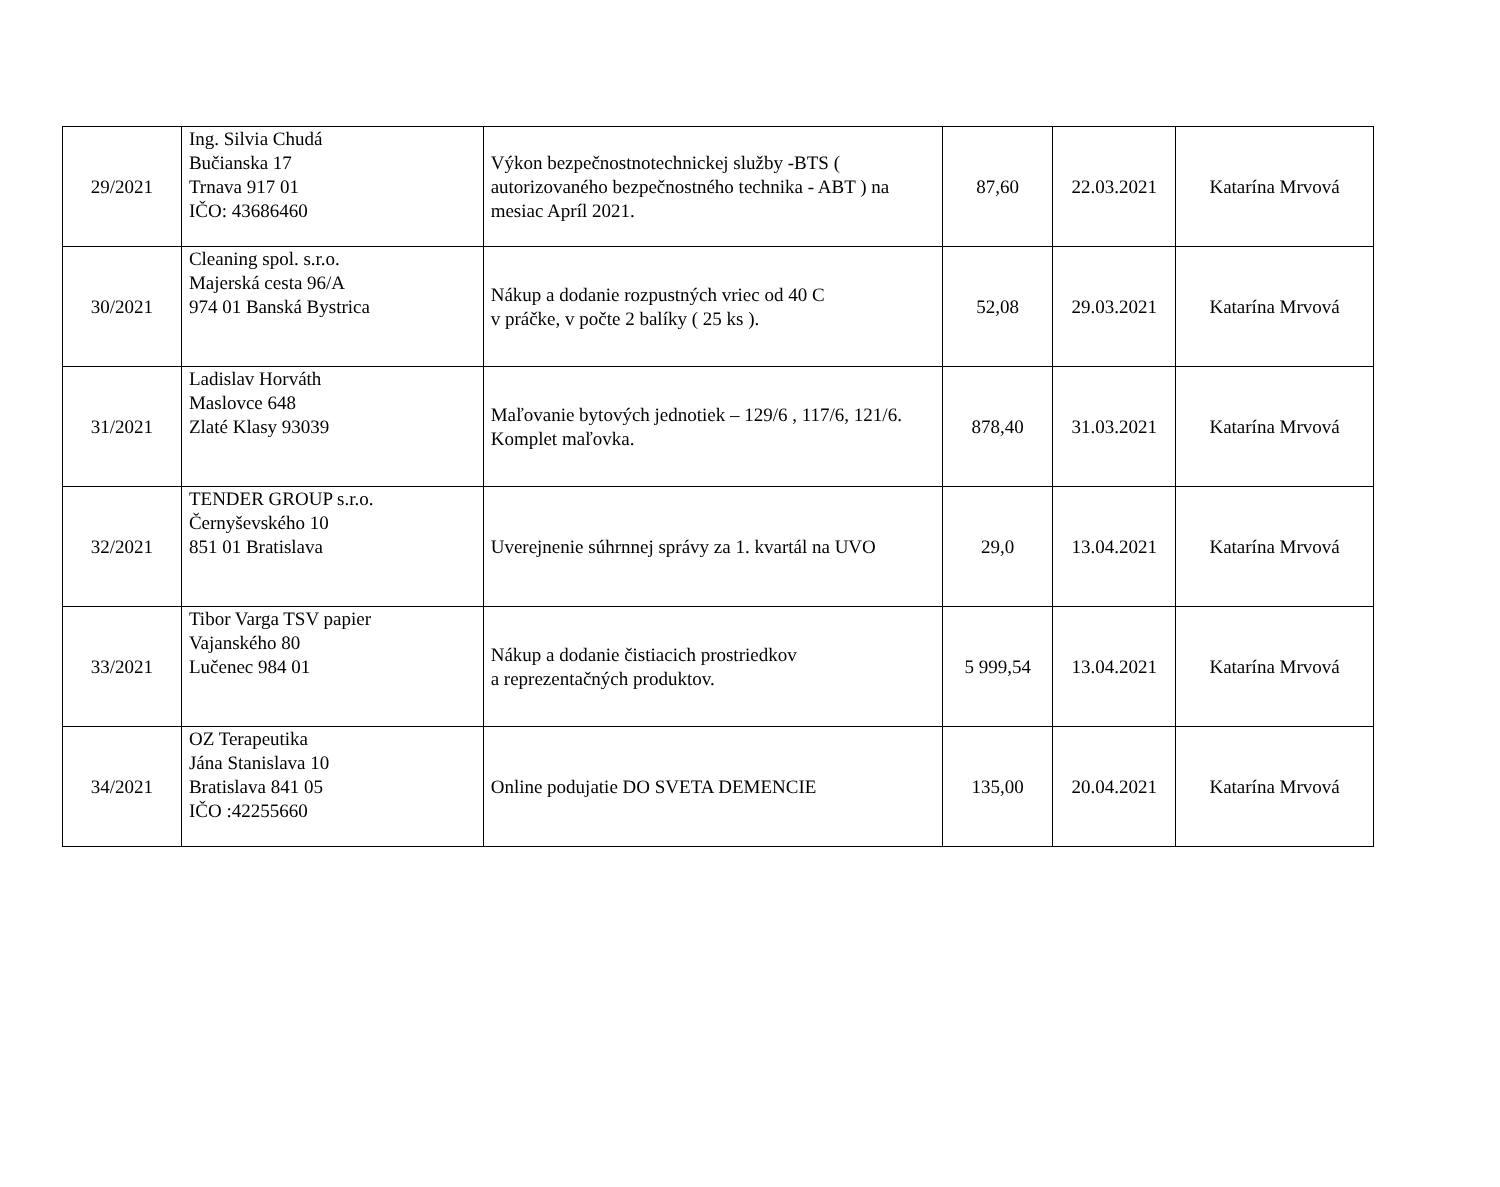| 29/2021 | Ing. Silvia Chudá Bučianska 17 Trnava 917 01 IČO: 43686460 | Výkon bezpečnostnotechnickej služby -BTS ( autorizovaného bezpečnostného technika - ABT ) na mesiac Apríl 2021. | 87,60 | 22.03.2021 | Katarína Mrvová |
| 30/2021 | Cleaning spol. s.r.o. Majerská cesta 96/A 974 01 Banská Bystrica | Nákup a dodanie rozpustných vriec od 40 C v práčke, v počte 2 balíky ( 25 ks ). | 52,08 | 29.03.2021 | Katarína Mrvová |
| 31/2021 | Ladislav Horváth Maslovce 648 Zlaté Klasy 93039 | Maľovanie bytových jednotiek – 129/6 , 117/6, 121/6. Komplet maľovka. | 878,40 | 31.03.2021 | Katarína Mrvová |
| 32/2021 | TENDER GROUP s.r.o. Černyševského 10 851 01 Bratislava | Uverejnenie súhrnnej správy za 1. kvartál na UVO | 29,0 | 13.04.2021 | Katarína Mrvová |
| 33/2021 | Tibor Varga TSV papier Vajanského 80 Lučenec 984 01 | Nákup a dodanie čistiacich prostriedkov a reprezentačných produktov. | 5 999,54 | 13.04.2021 | Katarína Mrvová |
| 34/2021 | OZ Terapeutika Jána Stanislava 10 Bratislava 841 05 IČO :42255660 | Online podujatie DO SVETA DEMENCIE | 135,00 | 20.04.2021 | Katarína Mrvová |